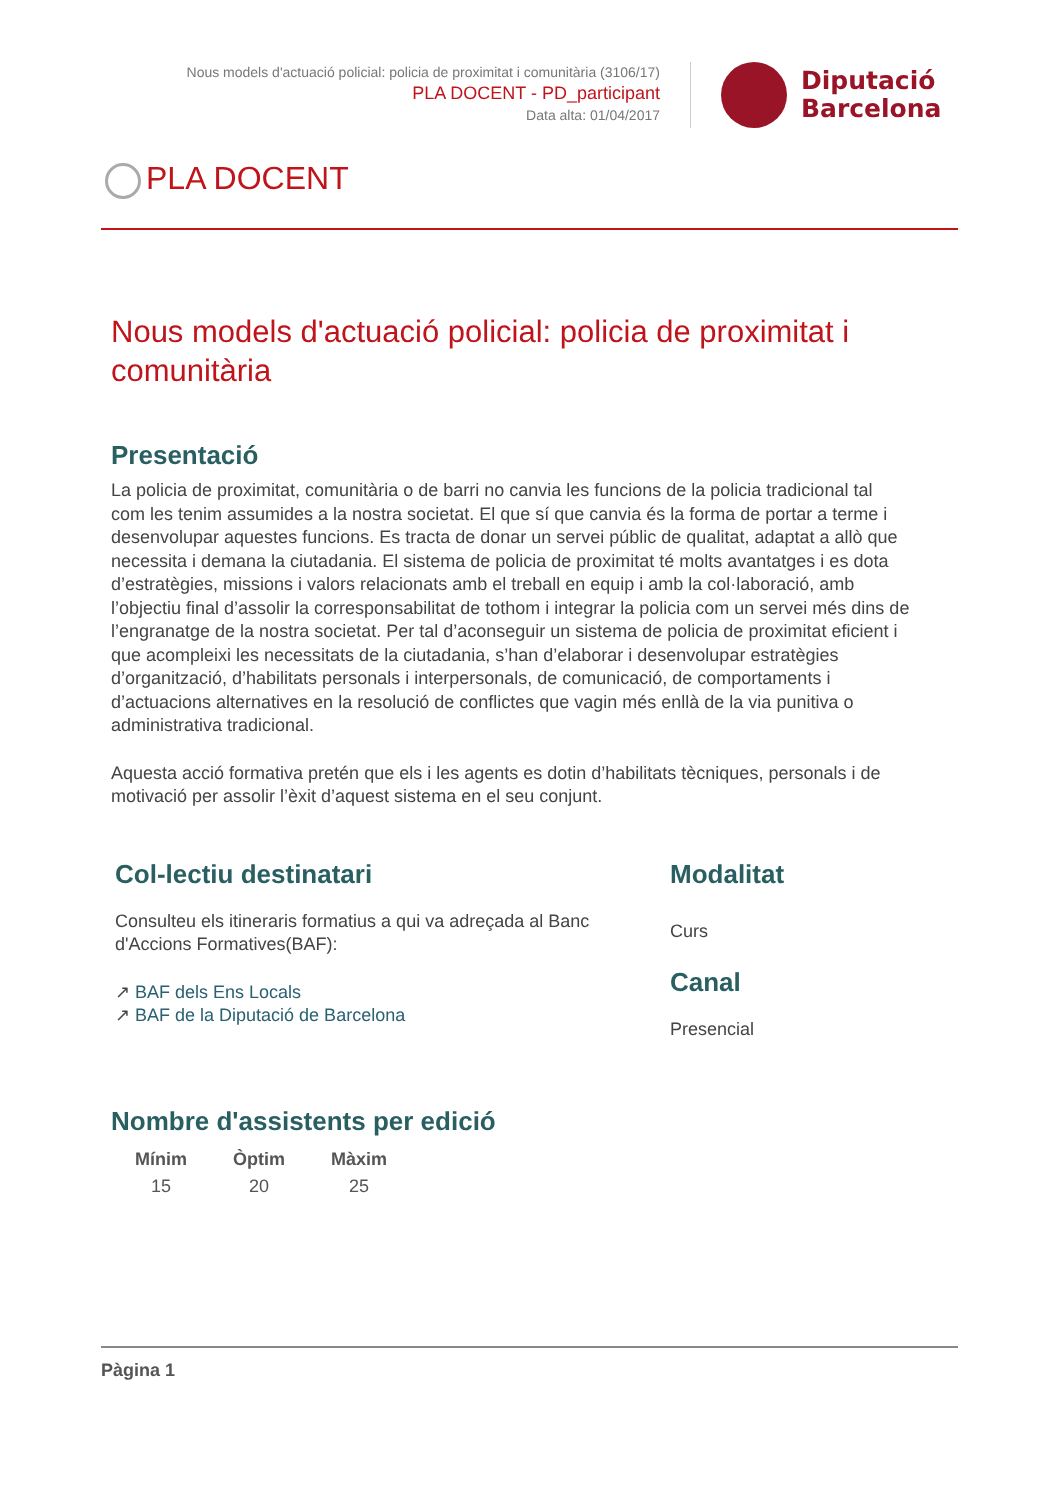Nous models d'actuació policial: policia de proximitat i comunitària (3106/17)
PLA DOCENT - PD_participant
Data alta: 01/04/2017
Diputació
Barcelona
PLA DOCENT
Nous models d'actuació policial: policia de proximitat i comunitària
Presentació
La policia de proximitat, comunitària o de barri no canvia les funcions de la policia tradicional tal com les tenim assumides a la nostra societat. El que sí que canvia és la forma de portar a terme i desenvolupar aquestes funcions. Es tracta de donar un servei públic de qualitat, adaptat a allò que necessita i demana la ciutadania. El sistema de policia de proximitat té molts avantatges i es dota d’estratègies, missions i valors relacionats amb el treball en equip i amb la col·laboració, amb l’objectiu final d’assolir la corresponsabilitat de tothom i integrar la policia com un servei més dins de l’engranatge de la nostra societat. Per tal d’aconseguir un sistema de policia de proximitat eficient i que acompleixi les necessitats de la ciutadania, s’han d’elaborar i desenvolupar estratègies d’organització, d’habilitats personals i interpersonals, de comunicació, de comportaments i d’actuacions alternatives en la resolució de conflictes que vagin més enllà de la via punitiva o administrativa tradicional.
Aquesta acció formativa pretén que els i les agents es dotin d’habilitats tècniques, personals i de motivació per assolir l’èxit d’aquest sistema en el seu conjunt.
Col-lectiu destinatari
Consulteu els itineraris formatius a qui va adreçada al Banc d'Accions Formatives(BAF):
↗ BAF dels Ens Locals
↗ BAF de la Diputació de Barcelona
Modalitat
Curs
Canal
Presencial
Nombre d'assistents per edició
| Mínim | Òptim | Màxim |
| --- | --- | --- |
| 15 | 20 | 25 |
Pàgina 1